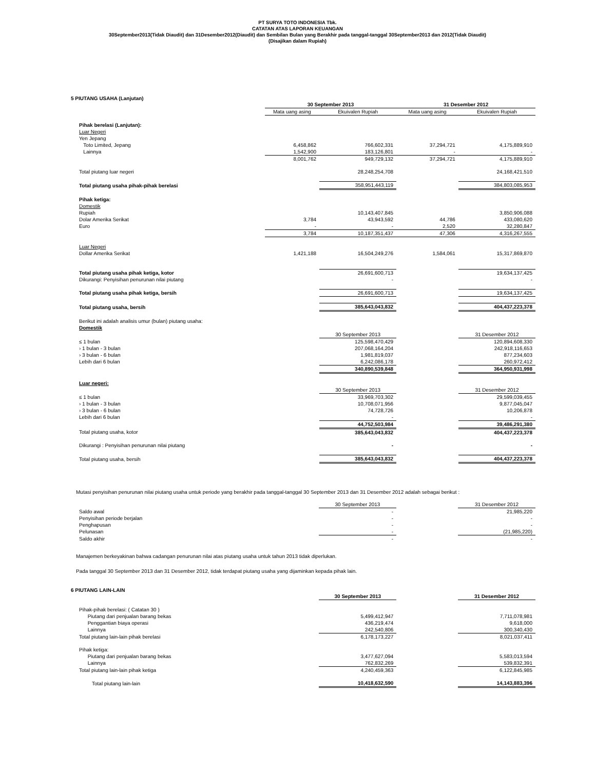PT SURYA TOTO INDONESIA Tbk.
CATATAN ATAS LAPORAN KEUANGAN
30September2013(Tidak Diaudit) dan 31Desember2012(Diaudit) dan Sembilan Bulan yang Berakhir pada tanggal-tanggal 30September2013 dan 2012(Tidak Diaudit)
(Disajikan dalam Rupiah)
5 PIUTANG USAHA (Lanjutan)
| | 30 September 2013 | | 31 Desember 2012 | |
| | Mata uang asing | Ekuivalen Rupiah | Mata uang asing | Ekuivalen Rupiah |
| Pihak berelasi (Lanjutan): | | | | |
| Luar Negeri | | | | |
| Yen Jepang | | | | |
| Toto Limited, Jepang | 6,458,862 | 766,602,331 | 37,294,721 | 4,175,889,910 |
| Lainnya | 1,542,900 | 183,126,801 | - | - |
| | 8,001,762 | 949,729,132 | 37,294,721 | 4,175,889,910 |
| Total piutang luar negeri | | 28,248,254,708 | | 24,168,421,510 |
| Total piutang usaha pihak-pihak berelasi | | 358,951,443,119 | | 384,803,085,953 |
| Pihak ketiga: | | | | |
| Domestik | | | | |
| Rupiah | | 10,143,407,845 | | 3,850,906,088 |
| Dolar Amerika Serikat | 3,784 | 43,943,592 | 44,786 | 433,080,620 |
| Euro | - | - | 2,520 | 32,280,847 |
| | 3,784 | 10,187,351,437 | 47,306 | 4,316,267,555 |
| Luar Negeri | | | | |
| Dollar Amerika Serikat | 1,421,188 | 16,504,249,276 | 1,584,061 | 15,317,869,870 |
| Total piutang usaha pihak ketiga, kotor | | 26,691,600,713 | | 19,634,137,425 |
| Dikurangi: Penyisihan penurunan nilai piutang | | - | | - |
| Total piutang usaha pihak ketiga, bersih | | 26,691,600,713 | | 19,634,137,425 |
| Total piutang usaha, bersih | | 385,643,043,832 | | 404,437,223,378 |
| Berikut ini adalah analisis umur (bulan) piutang usaha: | | | | |
| Domestik | | | | |
| | | 30 September 2013 | | 31 Desember 2012 |
| ≤ 1 bulan | | 125,598,470,429 | | 120,894,608,330 |
| › 1 bulan - 3 bulan | | 207,068,164,204 | | 242,918,116,653 |
| › 3 bulan - 6 bulan | | 1,981,819,037 | | 877,234,603 |
| Lebih dari 6 bulan | | 6,242,086,178 | | 260,972,412 |
| | | 340,890,539,848 | | 364,950,931,998 |
| Luar negeri: | | | | |
| | | 30 September 2013 | | 31 Desember 2012 |
| ≤ 1 bulan | | 33,969,703,302 | | 29,599,039,455 |
| › 1 bulan - 3 bulan | | 10,708,071,956 | | 9,877,045,047 |
| › 3 bulan - 6 bulan | | 74,728,726 | | 10,206,878 |
| Lebih dari 6 bulan | | - | | - |
| | | 44,752,503,984 | | 39,486,291,380 |
| Total piutang usaha, kotor | | 385,643,043,832 | | 404,437,223,378 |
| Dikurangi : Penyisihan penurunan nilai piutang | | - | | - |
| Total piutang usaha, bersih | | 385,643,043,832 | | 404,437,223,378 |
Mutasi penyisihan penurunan nilai piutang usaha untuk periode yang berakhir pada tanggal-tanggal 30 September 2013 dan 31 Desember 2012 adalah sebagai berikut :
| | | 30 September 2013 | | 31 Desember 2012 |
| Saldo awal | | - | | 21,985,220 |
| Penyisihan periode berjalan | | - | | - |
| Penghapusan | | - | | - |
| Pelunasan | | - | | (21,985,220) |
| Saldo akhir | | - | | - |
Manajemen berkeyakinan bahwa cadangan penurunan nilai atas piutang usaha untuk tahun 2013 tidak diperlukan.
Pada tanggal 30 September 2013 dan 31 Desember 2012, tidak terdapat piutang usaha yang dijaminkan kepada pihak lain.
6 PIUTANG LAIN-LAIN
| | | 30 September 2013 | | 31 Desember 2012 |
| Pihak-pihak berelasi: ( Catatan 30 ) | | | | |
| Piutang dari penjualan barang bekas | | 5,499,412,947 | | 7,711,078,981 |
| Penggantian biaya operasi | | 436,219,474 | | 9,618,000 |
| Lainnya | | 242,540,806 | | 300,340,430 |
| Total piutang lain-lain pihak berelasi | | 6,178,173,227 | | 8,021,037,411 |
| Pihak ketiga: | | | | |
| Piutang dari penjualan barang bekas | | 3,477,627,094 | | 5,583,013,594 |
| Lainnya | | 762,832,269 | | 539,832,391 |
| Total piutang lain-lain pihak ketiga | | 4,240,459,363 | | 6,122,845,985 |
| Total piutang lain-lain | | 10,418,632,590 | | 14,143,883,396 |